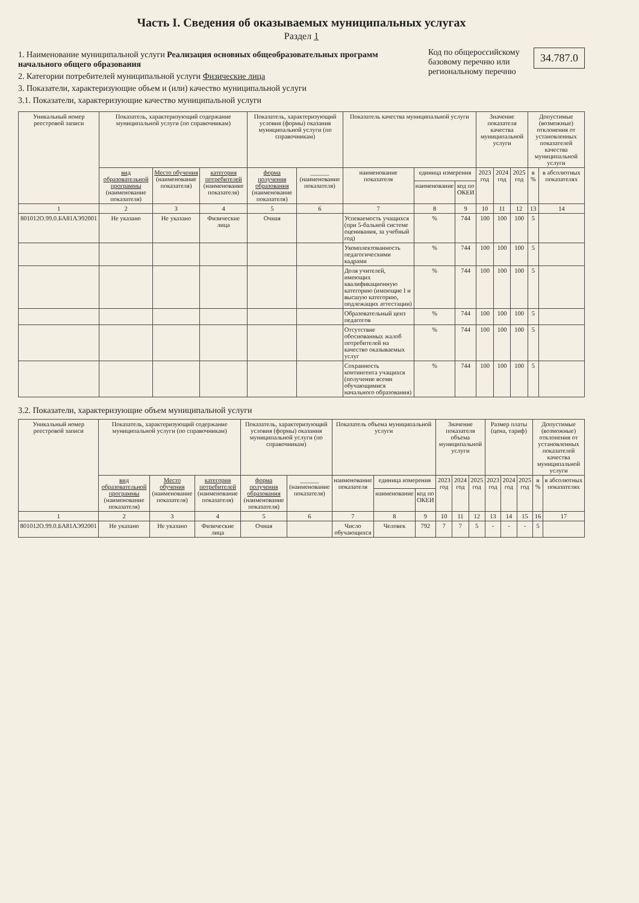Часть I. Сведения об оказываемых муниципальных услугах
Раздел 1
1. Наименование муниципальной услуги Реализация основных общеобразовательных программ начального общего образования
2. Категории потребителей муниципальной услуги Физические лица
3. Показатели, характеризующие объем и (или) качество муниципальной услуги
3.1. Показатели, характеризующие качество муниципальной услуги
Код по общероссийскому базовому перечню или региональному перечню 34.787.0
| Уникальный номер реестровой записи | Показатель, характеризующий содержание муниципальной услуги (по справочникам) | | | Показатель, характеризующий условия (формы) оказания муниципальной услуги (по справочникам) | | Показатель качества муниципальной услуги | | | Значение показателя качества муниципальной услуги | | | Допустимые (возможные) отклонения от установленных показателей качества муниципальной услуги | |
| --- | --- | --- | --- | --- | --- | --- | --- | --- | --- | --- | --- | --- | --- |
| | вид образовательной программы (наименование показателя) | Место обучения (наименование показателя) | категория потребителей (наименование показателя) | форма получения образования (наименование показателя) | ______ (наименование показателя) | наименование показателя | единица измерения | | 2023 год | 2024 год | 2025 год | в % | в абсолютных показателях |
| | | | | | | | наименование | код по ОКЕИ | | | | | |
| 1 | 2 | 3 | 4 | 5 | 6 | 7 | 8 | 9 | 10 | 11 | 12 | 13 | 14 |
| 801012О.99.0.БА81АЭ92001 | Не указано | Не указано | Физические лица | Очная | | Успеваемость учащихся (при 5-бальной системе оценивания, за учебный год) | % | 744 | 100 | 100 | 100 | 5 | |
| | | | | | | Укомплектованность педагогическими кадрами | % | 744 | 100 | 100 | 100 | 5 | |
| | | | | | | Доля учителей, имеющих квалификационную категорию (имеющие I и высшую категорию, подлежащих аттестации) | % | 744 | 100 | 100 | 100 | 5 | |
| | | | | | | Образовательный ценз педагогов | % | 744 | 100 | 100 | 100 | 5 | |
| | | | | | | Отсутствие обоснованных жалоб потребителей на качество оказываемых услуг | % | 744 | 100 | 100 | 100 | 5 | |
| | | | | | | Сохранность контингента учащихся (получение всеми обучающимися начального образования) | % | 744 | 100 | 100 | 100 | 5 | |
3.2. Показатели, характеризующие объем муниципальной услуги
| Уникальный номер реестровой записи | Показатель, характеризующий содержание муниципальной услуги (по справочникам) | | | Показатель, характеризующий условия (формы) оказания муниципальной услуги (по справочникам) | | Показатель объема муниципальной услуги | | | Значение показателя объема муниципальной услуги | | | Размер платы (цена, тариф) | | | Допустимые (возможные) отклонения от установленных показателей качества муниципальной услуги | |
| --- | --- | --- | --- | --- | --- | --- | --- | --- | --- | --- | --- | --- | --- | --- | --- | --- |
| | вид образовательной программы (наименование показателя) | Место обучения (наименование показателя) | категория потребителей (наименование показателя) | форма получения образования (наименование показателя) | ______ (наименование показателя) | наименование показателя | единица измерения | | 2023 год | 2024 год | 2025 год | 2023 год | 2024 год | 2025 год | в % | в абсолютных показателях |
| | | | | | | | наименование | код по ОКЕИ | | | | | | | | |
| 1 | 2 | 3 | 4 | 5 | 6 | 7 | 8 | 9 | 10 | 11 | 12 | 13 | 14 | 15 | 16 | 17 |
| 801012О.99.0.БА81АЭ92001 | Не указано | Не указано | Физические лица | Очная | | Число обучающихся | Человек | 792 | 7 | 7 | 5 | - | - | - | 5 | |